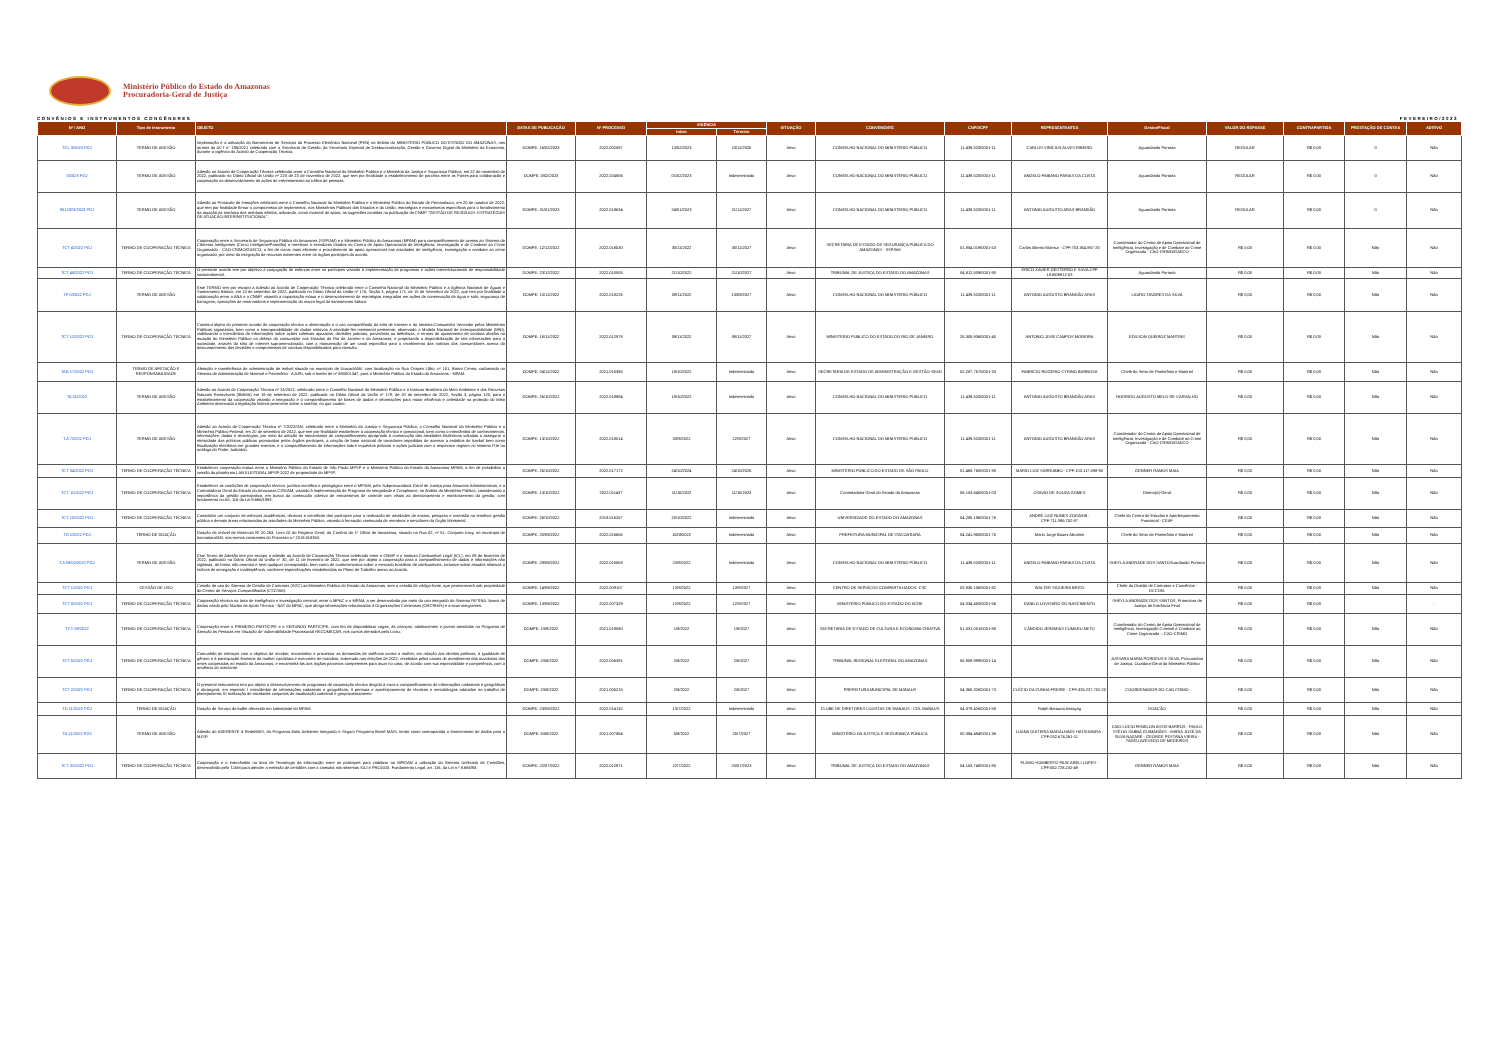Ministério Público do Estado do Amazonas
Procuradoria-Geral de Justiça
CONVÊNIOS E INSTRUMENTOS CONGÊNERES FEVEREIRO/2023
| Nº / ANO | Tipo de Instrumento | OBJETO | DATAS DE PUBLICAÇÃO | Nº PROCESSO | VIGÊNCIA | | SITUAÇÃO | CONVENENTE | CNPJ/CPF | REPRESENTANTES | Gestor/Fiscal | VALOR DO REPASSE | CONTRAPARTIDA | PRESTAÇÃO DE CONTAS | ADITIVO |
| --- | --- | --- | --- | --- | --- | --- | --- | --- | --- | --- | --- | --- | --- | --- | --- |
| | | | | | Início | Término | | | | | | | | | |
| TCL 3/2023 PGJ | TERMO DE ADESÃO | Implantação e a utilização do Barramento de Serviços do Processo Eletrônico Nacional (PEN) no âmbito do MINISTÉRIO PÚBLICO DO ESTADO DO AMAZONAS, nos termos do ACT n° 195/2021 celebrado com a Secretaria de Gestão, da Secretaria Especial de Desburocratização, Gestão e Governo Digital do Ministério da Economia, durante a vigência do Acordo de Cooperação Técnica. | DOMPE: 16/02/2023 | 2022.002087 | 13/02/2023 | 13/11/2025 | Ativo | CONSELHO NACIONAL DO MINISTÉRIO PÚBLICO | 11.439.520/0001-11 | CARLOS VINICIUS ALVES RIBEIRO | Aguardando Portaria | REGULAR | R$ 0,00 | 0 | Não |
| 0/2023 PGJ | TERMO DE ADESÃO | Adesão ao Acordo de Cooperação Técnica celebrado entre o Conselho Nacional do Ministério Público e o Ministério da Justiça e Segurança Pública, em 22 de novembro de 2022, publicado no Diário Oficial da União nº 220 de 23 de novembro de 2022, que tem por finalidade o estabelecimento de parceria entre as Partes para colaboração e cooperação no desenvolvimento de ações de enfrentamento ao tráfico de pessoas. | DOMPE: 3/02/2023 | 2022.024806 | 01/02/2023 | Indeterminado | Ativo | CONSELHO NACIONAL DO MINISTÉRIO PÚBLICO | 11.439.520/0001-11 | ANGELO FABIANO FARIAS DA COSTA | Aguardando Portaria | REGULAR | R$ 0,00 | 0 | Não |
| 9012023/2023 PGJ | TERMO DE ADESÃO | Adesão ao Protocolo de Intenções celebrado entre o Conselho Nacional do Ministério Público e o Ministério Público do Estado de Pernambuco, em 20 de outubro de 2022, que tem por finalidade firmar o compromisso de implementar, nos Ministérios Públicos dos Estados e da União, estratégias e mecanismos específicos para o fortalecimento da atuação na temática dos resíduos sólidos, utilizando, como material de apoio, as sugestões contidas na publicação do CNMP "GESTÃO DE RESÍDUOS: ESTRATÉGIAS DE ATUAÇÃO INTERINSTITUCIONAL". | DOMPE: 31/01/2023 | 2022.019634 | 24/01/2023 | 21/11/2027 | Ativo | CONSELHO NACIONAL DO MINISTERIO PUBLICO | 11.439.520/0001-11 | ANTONIO AUGUSTO ARAS BRANDÃO | Aguardando Portaria | REGULAR | R$ 0,00 | 0 | Não |
| TCT 4/2022 PGJ | TERMO DE COOPERAÇÃO TÉCNICA | Cooperação entre a Secretaria de Segurança Pública do Amazonas (SSP/AM) e o Ministério Público do Amazonas (MPAM) para compartilhamento de acesso ao Sistema de Câmeras Inteligentes (Cerco Inteligente/Paredão) a membros e servidores lotados no Centro de Apoio Operacional de Inteligência, Investigação e de Combate ao Crime Organizado - CAO-CRIMO/GAECO, a fim de tornar mais eficiente o procedimento de apoio operacional nas atividades de inteligência, investigação e combate ao crime organizado, por meio da integração de recursos existentes entre os órgãos partícipes do acordo. | DOMPE: 12/12/2022 | 2022.018530 | 30/11/2022 | 30/11/2027 | Ativo | SECRETARIA DE ESTADO DE SEGURANÇA PÚBLICA DO AMAZONAS - SSP/AM | 01.804.019/0001-53 | Carlos Alberto Mansur - CPF:703.354.867-20 | Coordenador do Centro de Apoio Operacional de Inteligência, Investigação e de Combate ao Crime Organizado - CAO-CRIMO/GAECO | R$ 0,00 | R$ 0,00 | Não | Não |
| TCT 48/2022 PGJ | TERMO DE COOPERAÇÃO TÉCNICA | O presente acordo tem por objetivo a conjugação de esforços entre os partícipes visando à implementação de programas e ações interinstitucionais de responsabilidade socioambiental. | DOMPE: 23/12/2022 | 2022.010005 | 21/10/2022 | 21/10/2027 | Ativo | TRIBUNAL DE JUSTIÇA DO ESTADO DO AMAZONAS | 04.812.509/0001-90 | ÉRICO XAVIER DESTERRO E SILVA CPF 181608912-53 | Aguardando Portaria | R$ 0,00 | R$ 0,00 | Não | Não |
| TP 0/2022 PGJ | TERMO DE ADESÃO | Este TERMO tem por escopo a Adesão ao Acordo de Cooperação Técnica celebrado entre o Conselho Nacional do Ministério Público e a Agência Nacional de Águas e Saneamento Básico, em 13 de setembro de 2022, publicado no Diário Oficial da União nº 176, Seção 3, página 171, de 15 de Setembro de 2022, que tem por finalidade a colaboração entre a ANA e o CNMP, visando a capacitação mútua e o desenvolvimento de estratégias integradas em ações de conservação de água e solo, segurança de barragens, operações de reservatórios e implementação do marco legal do saneamento básico. | DOMPE: 10/11/2022 | 2022.018226 | 09/11/2022 | 13/09/2027 | Ativo | CONSELHO NACIONAL DO MINISTÉRIO PÚBLICO | 11.439.520/0001-11 | ANTONIO AUGUSTO BRANDÃO ARAS | LAURO TAVARES DA SILVA | R$ 0,00 | R$ 0,00 | Não | Não |
| TCT 12/2022 PGJ | TERMO DE COOPERAÇÃO TÉCNICA | Constitui objeto do presente acordo de cooperação técnica a alimentação e o uso compartilhado do sítio de internet e do sistema.Consumidor Vencedor pelos Ministérios Públicos signatários, bem como a interoperabilidade de dados relativos à atividade-fim ministerial pertinente, observado o Modelo Nacional de Interoperabilidade (MNI), viabilizando o intercâmbio de informações sobre ações coletivas ajuizadas, decisões judiciais, provisórias ou definitivas, e termos de ajustamento de conduta obtidos na atuação do Ministério Público na defesa do consumidor nos Estados do Rio de Janeiro e do Amazonas, e propiciando a disponibilização de tais informações para a sociedade, através do sítio de internet supramencionado, com a manutenção de um canal específico para o recebimento das notícias dos consumidores acerca do descumprimento das decisões e compromissos de conduta disponibilizados para consulta | DOMPE: 18/11/2022 | 2022.012978 | 09/11/2022 | 09/11/2027 | Ativo | MINISTÉRIO PUBLICO DO ESTADO DO RIO DE JANEIRO | 28.305.936/0001-40 | ANTONIO JOSE CAMPOS MOREIRA | EDILSON QUEIROZ MARTINS | R$ 0,00 | R$ 0,00 | Não | Não |
| TAR 17/2022 PGJ | TERMO DE AFETAÇÃO E RESPONSABILIDADE | Afetação e transferência de administração de imóvel situado no município de Urucará/AM, com localização na Rua Crispim Lôbo, nº 151, Bairro Centro, cadastrado no Sistema de Administração de Material e Patrimônio - AJURI, sob o tombo de nº 880001347, para o Ministério Público do Estado do Amazonas - MPAM. | DOMPE: 04/11/2022 | 2021.015385 | 19/10/2022 | Indeterminado | Ativo | SECRETARIA DE ESTADO DE ADMINISTRAÇÃO E GESTÃO-SEAD | 02.287.757/0001-33 | FABRICIO ROGERIO CYRINO BARBOSA | Chefe do Setor de Patrimônio e Material | R$ 0,00 | R$ 0,00 | Não | Não |
| TA 31/2022 | TERMO DE ADESÃO | Adesão ao Acordo de Cooperação Técnica nº 31/2022, celebrado entre o Conselho Nacional do Ministério Público e o Instituto Brasileiro do Meio Ambiente e dos Recursos Naturais Renováveis (IBAMA) em 19 de setembro de 2022, publicado no Diário Oficial da União nº 179, de 20 de setembro de 2022, Seção 3, página 120, para o estabelecimento da cooperação visando a integração e o compartilhamento de bases de dados e informações para maior eficiência e celeridade na proteção do Meio Ambiente observada a legislação federal pertinente sobre a matéria, no que couber. | DOMPE: 26/10/2022 | 2022.018884 | 19/10/2022 | Indeterminado | Ativo | CONSELHO NACIONAL DO MINISTERIO PUBLICO | 11.439.520/0001-11 | ANTONIO AUGUSTO BRANDÃO ARAS | RODRIGO AUGUSTO MELO DE CARVALHO | R$ 0,00 | R$ 0,00 | Não | Não |
| T.A 7/2022 PGJ | TERMO DE ADESÃO | Adesão ao Acordo de Cooperação Técnica nº 7/2022/GM, celebrado entre o Ministério da Justiça e Segurança Pública, o Conselho Nacional do Ministério Público e o Ministério Público Federal, em 20 de setembro de 2022, que tem por finalidade estabelecer a cooperação técnica e operacional, bem como o intercâmbio de conhecimentos, informações, dados e tecnologias, por meio da adoção de mecanismos de compartilhamento apropriado à consecução das atividades finalísticas voltadas a assegurar a efetividade das políticas públicas promovidas pelos órgãos partícipes, a criação de base nacional de torcedores impedidos de acessar a estádios de futebol bem como fiscalização eletrônica em grandes eventos, e o compartilhamento de informações sobre inquéritos policiais e ações judiciais com o respectivo registro no sistema PJe ou análogo do Poder Judiciário. | DOMPE: 13/10/2022 | 2022.018014 | 30/9/2022 | 22/9/2027 | Ativo | CONSELHO NACIONAL DO MINISTERIO PUBLICO | 11.439.520/0001-11 | ANTONIO AUGUSTO BRANDÃO ARAS | Coordenador do Centro de Apoio Operacional de Inteligência, Investigação e de Combate ao Crime Organizado - CAO-CRIMO/GAECO | R$ 0,00 | R$ 0,00 | Não | Não |
| TCT 34/2022 PGJ | TERMO DE COOPERAÇÃO TÉCNICA | Estabelecer cooperação mútua entre o Ministério Público do Estado de São Paulo MPSP e o Ministério Público do Estado do Amazonas MPAM, a fim de possibilitar a cessão da plataforma LAB ELEITORAL MPSP 2022 de propriedade do MPSP. | DOMPE: 26/10/2022 | 2022.017172 | 24/10/2024 | 24/10/2026 | Ativo | MINISTÉRIO PÚBLICO DO ESTADO DE SÃO PAULO | 01.468.760/0001-90 | MÁRIO LUIZ SARRUBBO - CPF:103.117.598-90 | GENNER RAMOS MAIA | R$ 0,00 | R$ 0,00 | Não | Não |
| TCT 11/2022 PGJ | TERMO DE COOPERAÇÃO TÉCNICA | Estabelecer as condições de cooperação técnica, jurídico-científica e pedagógica entre o MP/AM, pela Subprocuradoria Geral de Justiça para Assuntos Administrativos, e a Controladoria Geral do Estado do Amazonas CGE/AM, visando à implementação de Programa de Integridade e Compliance, no âmbito do Ministério Público, considerando a importância da gestão participativa, em busca da construção coletiva de mecanismos de controle com vistas ao direcionamento e monitoramento da gestão, com fundamento no Art. 116 da Lei 8.666/1993. | DOMPE: 13/10/2022 | 2022.011437 | 11/10/2022 | 11/10/2023 | Ativo | Controladoria Geral do Estado do Amazonas | 06.103.640/0001-03 | OTAVIO DE SOUZA GOMES | Diretor(a)-Geral | R$ 0,00 | R$ 0,00 | Não | Não |
| TCT 10/2022 PGJ | TERMO DE COOPERAÇÃO TÉCNICA | Consolidar um conjunto de esforços acadêmicos, técnicos e científicos dos partícipes para a realização de atividades de ensino, pesquisa e extensão na temática gestão pública e demais áreas relacionadas às atividades do Ministério Público, visando à formação continuada de membros e servidores do Órgão Ministerial. | DOMPE: 26/10/2022 | 2018.016257 | 20/10/2022 | Indeterminado | Ativo | UNIVERSIDADE DO ESTADO DO AMAZONAS | 04.280.196/0001-76 | ANDRÉ LUIZ NUNES ZOGAHIB - CPF:711.395.752-87 | Chefe do Centro de Estudos e Aperfeiçoamento Funcional - CEAF | R$ 0,00 | R$ 0,00 | Não | Não |
| TD 1/2022 PGJ | TERMO DE DOAÇÃO | Doação de imóvel de Matrícula Nº 20.263, Livro 02 do Registro Geral, do Cartório do 1º Ofício de Itacoatiara, situado na Rua 02, nº 51, Conjunto Iracy, no município de Itacoatiara/AM, nos termos constantes do Processo n.º 2019.018363. | DOMPE: 20/09/2022 | 2022.016656 | 15/092022 | Indeterminado | Ativo | PREFEITURA MUNICIPAL DE ITACOATIARA | 04.241.980/0001-75 | Mario Jorge Bouez Abrahim | Chefe do Setor de Patrimônio e Material | R$ 0,00 | R$ 0,00 | Não | Não |
| T.A 09/02/2022 PGJ | TERMO DE ADESÃO | Este Termo de Adesão tem por escopo a adesão ao Acordo de Cooperação Técnica celebrado entre o CNMP e o Instituto Combustível Legal (ICL), em 09 de fevereiro de 2022, publicado no Diário Oficial da União n° 30, de 11 de fevereiro de 2022, que tem por objeto a cooperação para o compartilhamento de dados e informações não sigilosas, de forma não onerosa e sem qualquer contrapartida, bem como de conhecimentos sobre o mercado brasileiro de combustíveis, inclusive sobre estudos relativos a índices de sonegação e inadimplência, conforme especificações estabelecidas no Plano de Trabalho anexo ao Acordo. | DOMPE: 29/09/2022 | 2022.010559 | 23/9/2022 | Indeterminado | Ativo | CONSELHO NACIONAL DO MINISTÉRIO PÚBLICO | 11.439.520/0001-11 | ANGELO FABIANO FARIAS DA COSTA | SHEYLA ANDRADE DOS SANTOSuardando Portaria | R$ 0,00 | R$ 0,00 | Não | Não |
| TCT 1/2022 PGJ | CESSÃO DE USO | Cessão de uso do Sistema de Gestão de Contratos (SGC) ao Ministério Público do Estado do Amazonas, sem a cessão de código-fonte, que permanecerá sob propriedade do Centro de Serviços Compartilhados (CSC/AM). | DOMPE: 14/09/2022 | 2022.009107 | 13/9/2022 | 13/9/2027 | Ativo | CENTRO DE SERVIÇOS COMPARTILHADOS -CSC | 03.930.106/0001-82 | WALTER SIQUEIRA BRITO | Chefe da Divisão de Contratos e Convênios - DCCON. | R$ 0,00 | R$ 0,00 | Não | Não |
| TCT 9/2022 PGJ | TERMO DE COOPERAÇÃO TÉCNICA | Cooperação técnica na área de inteligência e investigação criminal, entre o MPAC e o MPAM, a ser desenvolvida por meio do uso integrado do Sistema RETINA, banco de dados criado pelo Núcleo de Apoio Técnico - NAT do MPAC, que abriga informações relacionadas à Organizações Criminosas (ORCRIM's) e a seus integrantes. | DOMPE: 13/09/2022 | 2022.007329 | 12/9/2022 | 12/9/2027 | Ativo | MINISTÉRIO PÚBLICO DO ESTADO DO ACRE | 04.034.450/0001-56 | DANILO LOVISARO DO NASCIMENTO | SHEYLA ANDRADE DOS SANTOS, Promotora de Justiça de Entrância Final | R$ 0,00 | R$ 0,00 | | - |
| TCT 08/2022 | TERMO DE COOPERAÇÃO TÉCNICA | Cooperação entre o PRIMEIRO PARTÍCIPE e o SEGUNDO PARTÍCIPE, com fito de disponibilizar vagas, às crianças, adolescentes e jovens atendidos no Programa de Atenção às Pessoas em Situação de Vulnerabilidade Psicossocial RECOMEÇAR, nos cursos ofertados pelo Liceu. | DOMPE: 1/09/2022 | 2021.019080 | 1/9/2022 | 1/9/2027 | Ativo | SECRETARIA DE ESTADO DE CULTURA E ECONOMIA CRIATIVA | 51.531.051/0001-80 | CÂNDIDO JEREMIAS CUMARU NETO | Coordenador do Centro de Apoio Operacional de Inteligência, Investigação Criminal e Combate ao Crime Organizado – CAO-CRIMO | R$ 0,00 | R$ 0,00 | Não | Não |
| TCT 5/2022 PGJ | TERMO DE COOPERAÇÃO TÉCNICA | Comunhão de esforços com o objetivo de receber, encaminhar e processar as demandas de violência contra a mulher, em relação aos direitos políticos, à igualdade de gênero e à participação feminina da mulher candidata e exercente de mandato, sobretudo nas eleições de 2022, recebidas pelos canais de atendimento das ouvidorias dos entes cooperados no estado do Amazonas, e encaminhá-las aos órgãos parceiros competentes para atuar no caso, de acordo com sua especialidade e competência, com a anuência do noticiante. | DOMPE: 2/08/2022 | 2022.006391 | 2/8/2022 | 2/8/2027 | Ativo | TRIBUNAL REGIONAL ELEITORAL DO AMAZONAS | 05.959.999/0001-14 | | JUSSARA MARIA PORDEUS E SILVA, Procuradora de Justiça, Ouvidora-Geral do Ministério Público | R$ 0,00 | R$ 0,00 | Não | Não |
| TCT 2/2022 PGJ | TERMO DE COOPERAÇÃO TÉCNICA | O presente instrumento tem por objeto o desenvolvimento de programas de cooperação técnica dirigido à troca e compartilhamento de informações cadastrais e geográficas e abrangerá, em especial: I intercâmbio de informações cadastrais e geográficas; II permuta e aperfeiçoamento de técnicas e metodologias adotadas no trabalho de planejamento; III realização de atividades conjuntas de atualização cadastral e geoprocessamento. | DOMPE: 2/08/2022 | 2021.005215 | 2/8/2022 | 2/8/2027 | Ativo | PREFEITURA MUNICIPAL DE MANAUS | 04.365.326/0001-73 | CLÉCIO DA CUNHA FREIRE - CPF:335.237.702-20 | COORDENADOR DO CAO CRIMO | R$ 0,00 | R$ 0,00 | Não | Não |
| TD 11/2022 PGJ | TERMO DE DOAÇÃO | Doação de Serviço de buffet oferecido em solenidade do MPAM | DOMPE: 23/09/2022 | 2022.014132 | 13/7/2022 | Indeterminado | Ativo | CLUBE DE DIRETORES LOJISTAS DE MANAUS - CDL MANAUS | 04.379.426/0001-59 | Ralph Barauna Assayag | DOAÇÃO | R$ 0,00 | R$ 0,00 | Não | Não |
| TA 21/2022 PGJ | TERMO DE ADESÃO | Adesão do ADERENTE à RedeMAIS, do Programa Meio Ambiente Integrado e Seguro Programa Brasil MAIS, tendo como contrapartida o fornecimento de dados para o MJSP. | DOMPE: 5/08/2022 | 2021.007864 | 5/8/2022 | 25/7/2027 | Ativo | MINISTÉRIO DA JUSTIÇA E SEGURANÇA PÚBLICA | 00.394.494/0001-36 | LUANA QUITERIA MAGALHAES HATSUMURA - CPF:032.674.261-11 | CAIO LÚCIO FENELON ASSIS BARROS - PAULO STÉLIO SABBÁ GUIMARÃES - MARIA JOSÉ DA SILVA NAZARÉ - GEORGE PESTANA VIEIRA - TADEU AZEVEDO DE MEDEIROS | R$ 0,00 | R$ 0,00 | Não | Não |
| TCT 32/2022 PGJ | TERMO DE COOPERAÇÃO TÉCNICA | Cooperação e o intercâmbio na área de Tecnologia da Informação entre os partícipes para viabilizar ao MPE/AM a utilização do Sistema Unificado de Certidões, desenvolvido pelo TJAM para atender a emissão de certidões com a consulta nos sistemas SAJ e PROJUDI. Fundamento Legal: art. 116, da Lei n.º 8.666/93. | DOMPE: 22/07/2022 | 2022.012971 | 22/7/2022 | 20/07/2023 | Ativo | TRIBUNAL DE JUSTIÇA DO ESTADO DO AMAZONAS | 04.153.748/0001-85 | FLAVIO HUMBERTO PASCARELI LOPES - CPF:052.728.232-49 | GENNER RAMOS MAIA | R$ 0,00 | R$ 0,00 | Não | Não |